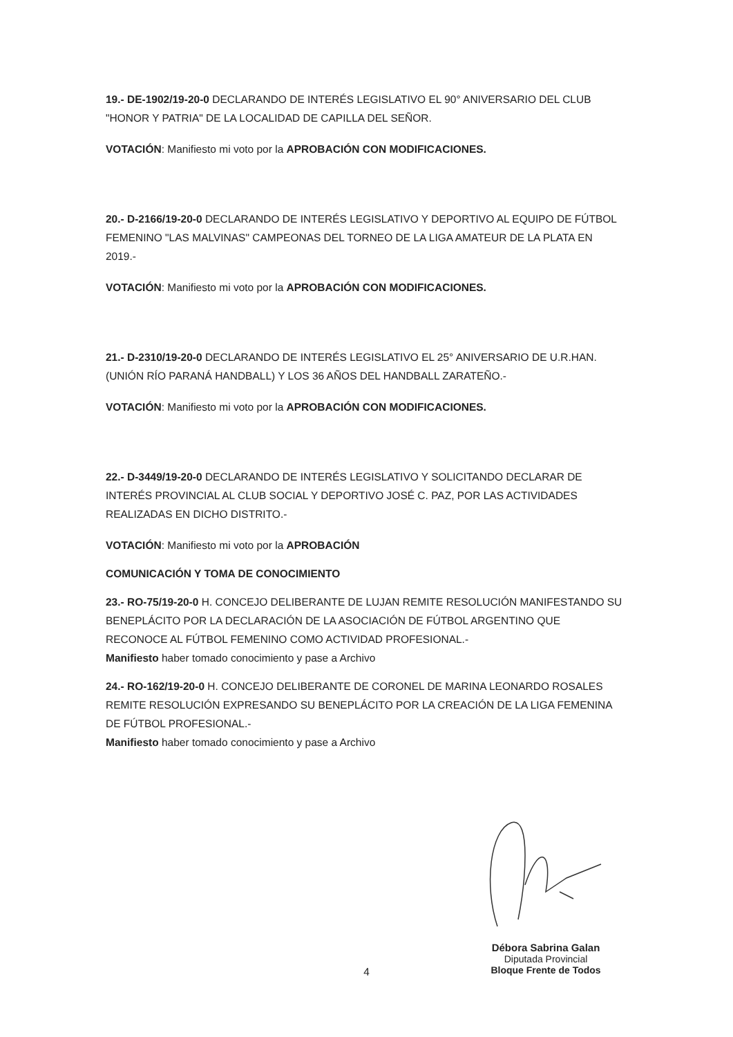19.- DE-1902/19-20-0 DECLARANDO DE INTERÉS LEGISLATIVO EL 90° ANIVERSARIO DEL CLUB "HONOR Y PATRIA" DE LA LOCALIDAD DE CAPILLA DEL SEÑOR.
VOTACIÓN: Manifiesto mi voto por la APROBACIÓN CON MODIFICACIONES.
20.- D-2166/19-20-0 DECLARANDO DE INTERÉS LEGISLATIVO Y DEPORTIVO AL EQUIPO DE FÚTBOL FEMENINO "LAS MALVINAS" CAMPEONAS DEL TORNEO DE LA LIGA AMATEUR DE LA PLATA EN 2019.-
VOTACIÓN: Manifiesto mi voto por la APROBACIÓN CON MODIFICACIONES.
21.- D-2310/19-20-0 DECLARANDO DE INTERÉS LEGISLATIVO EL 25° ANIVERSARIO DE U.R.HAN. (UNIÓN RÍO PARANÁ HANDBALL) Y LOS 36 AÑOS DEL HANDBALL ZARATEÑO.-
VOTACIÓN: Manifiesto mi voto por la APROBACIÓN CON MODIFICACIONES.
22.- D-3449/19-20-0 DECLARANDO DE INTERÉS LEGISLATIVO Y SOLICITANDO DECLARAR DE INTERÉS PROVINCIAL AL CLUB SOCIAL Y DEPORTIVO JOSÉ C. PAZ, POR LAS ACTIVIDADES REALIZADAS EN DICHO DISTRITO.-
VOTACIÓN: Manifiesto mi voto por la APROBACIÓN
COMUNICACIÓN Y TOMA DE CONOCIMIENTO
23.- RO-75/19-20-0 H. CONCEJO DELIBERANTE DE LUJAN REMITE RESOLUCIÓN MANIFESTANDO SU BENEPLÁCITO POR LA DECLARACIÓN DE LA ASOCIACIÓN DE FÚTBOL ARGENTINO QUE RECONOCE AL FÚTBOL FEMENINO COMO ACTIVIDAD PROFESIONAL.-
Manifiesto haber tomado conocimiento y pase a Archivo
24.- RO-162/19-20-0 H. CONCEJO DELIBERANTE DE CORONEL DE MARINA LEONARDO ROSALES REMITE RESOLUCIÓN EXPRESANDO SU BENEPLÁCITO POR LA CREACIÓN DE LA LIGA FEMENINA DE FÚTBOL PROFESIONAL.-
Manifiesto haber tomado conocimiento y pase a Archivo
Débora Sabrina Galan
Diputada Provincial
Bloque Frente de Todos
4